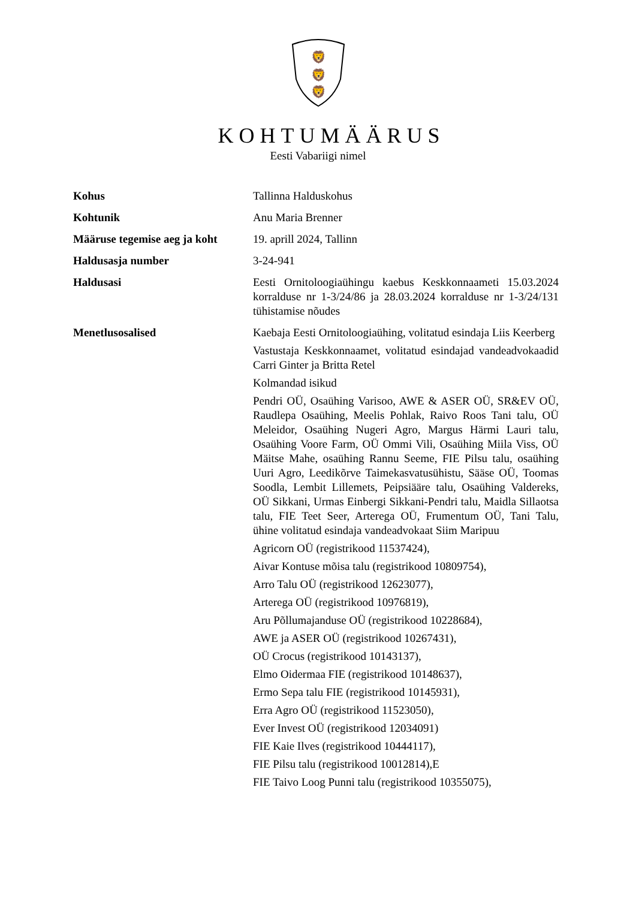🦁
🦁
🦁
KOHTUMÄÄRUS
Eesti Vabariigi nimel
| Kohus | Tallinna Halduskohus |
| Kohtunik | Anu Maria Brenner |
| Määruse tegemise aeg ja koht | 19. aprill 2024, Tallinn |
| Haldusasja number | 3-24-941 |
| Haldusasi | Eesti Ornitoloogiaühingu kaebus Keskkonnaameti 15.03.2024 korralduse nr 1-3/24/86 ja 28.03.2024 korralduse nr 1-3/24/131 tühistamise nõudes |
| Menetlusosalised | Kaebaja Eesti Ornitoloogiaühing, volitatud esindaja Liis Keerberg Vastustaja Keskkonnaamet, volitatud esindajad vandeadvokaadid Carri Ginter ja Britta Retel Kolmandad isikud Pendri OÜ, Osaühing Varisoo, AWE & ASER OÜ, SR&EV OÜ, Raudlepa Osaühing, Meelis Pohlak, Raivo Roos Tani talu, OÜ Meleidor, Osaühing Nugeri Agro, Margus Härmi Lauri talu, Osaühing Voore Farm, OÜ Ommi Vili, Osaühing Miila Viss, OÜ Mäitse Mahe, osaühing Rannu Seeme, FIE Pilsu talu, osaühing Uuri Agro, Leedikõrve Taimekasvatusühistu, Sääse OÜ, Toomas Soodla, Lembit Lillemets, Peipsiääre talu, Osaühing Valdereks, OÜ Sikkani, Urmas Einbergi Sikkani-Pendri talu, Maidla Sillaotsa talu, FIE Teet Seer, Arterega OÜ, Frumentum OÜ, Tani Talu, ühine volitatud esindaja vandeadvokaat Siim Maripuu Agricorn OÜ (registrikood 11537424), Aivar Kontuse mõisa talu (registrikood 10809754), Arro Talu OÜ (registrikood 12623077), Arterega OÜ (registrikood 10976819), Aru Põllumajanduse OÜ (registrikood 10228684), AWE ja ASER OÜ (registrikood 10267431), OÜ Crocus (registrikood 10143137), Elmo Oidermaa FIE (registrikood 10148637), Ermo Sepa talu FIE (registrikood 10145931), Erra Agro OÜ (registrikood 11523050), Ever Invest OÜ (registrikood 12034091) FIE Kaie Ilves (registrikood 10444117), FIE Pilsu talu (registrikood 10012814),E FIE Taivo Loog Punni talu (registrikood 10355075), |